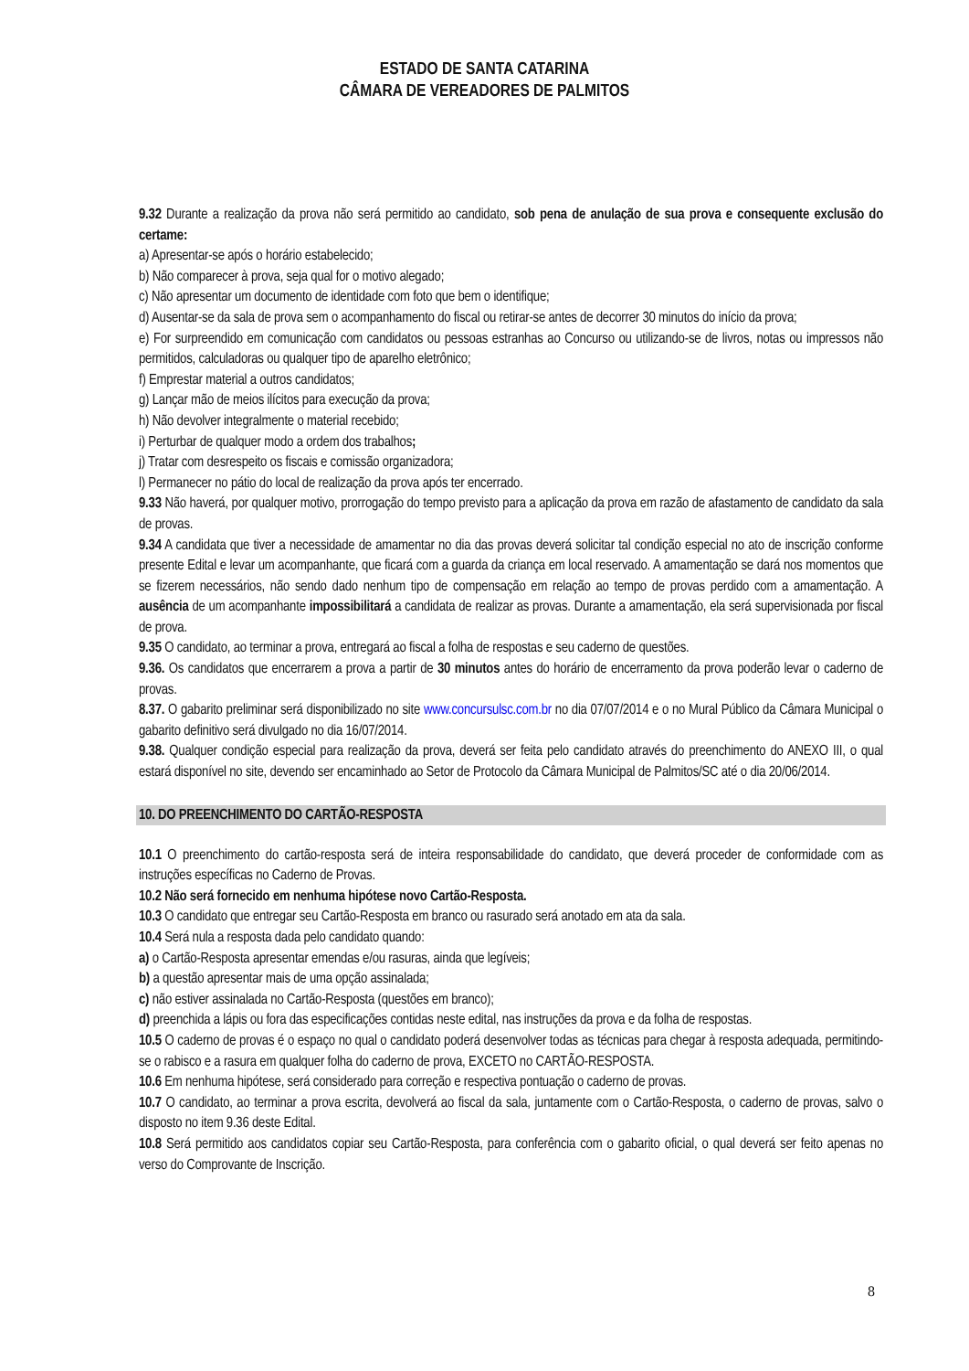ESTADO DE SANTA CATARINA
CÂMARA DE VEREADORES DE PALMITOS
9.32 Durante a realização da prova não será permitido ao candidato, sob pena de anulação de sua prova e consequente exclusão do certame:
a) Apresentar-se após o horário estabelecido;
b) Não comparecer à prova, seja qual for o motivo alegado;
c) Não apresentar um documento de identidade com foto que bem o identifique;
d) Ausentar-se da sala de prova sem o acompanhamento do fiscal ou retirar-se antes de decorrer 30 minutos do início da prova;
e) For surpreendido em comunicação com candidatos ou pessoas estranhas ao Concurso ou utilizando-se de livros, notas ou impressos não permitidos, calculadoras ou qualquer tipo de aparelho eletrônico;
f) Emprestar material a outros candidatos;
g) Lançar mão de meios ilícitos para execução da prova;
h) Não devolver integralmente o material recebido;
i) Perturbar de qualquer modo a ordem dos trabalhos;
j) Tratar com desrespeito os fiscais e comissão organizadora;
l) Permanecer no pátio do local de realização da prova após ter encerrado.
9.33 Não haverá, por qualquer motivo, prorrogação do tempo previsto para a aplicação da prova em razão de afastamento de candidato da sala de provas.
9.34 A candidata que tiver a necessidade de amamentar no dia das provas deverá solicitar tal condição especial no ato de inscrição conforme presente Edital e levar um acompanhante, que ficará com a guarda da criança em local reservado. A amamentação se dará nos momentos que se fizerem necessários, não sendo dado nenhum tipo de compensação em relação ao tempo de provas perdido com a amamentação. A ausência de um acompanhante impossibilitará a candidata de realizar as provas. Durante a amamentação, ela será supervisionada por fiscal de prova.
9.35 O candidato, ao terminar a prova, entregará ao fiscal a folha de respostas e seu caderno de questões.
9.36. Os candidatos que encerrarem a prova a partir de 30 minutos antes do horário de encerramento da prova poderão levar o caderno de provas.
8.37. O gabarito preliminar será disponibilizado no site www.concursulsc.com.br no dia 07/07/2014 e o no Mural Público da Câmara Municipal o gabarito definitivo será divulgado no dia 16/07/2014.
9.38. Qualquer condição especial para realização da prova, deverá ser feita pelo candidato através do preenchimento do ANEXO III, o qual estará disponível no site, devendo ser encaminhado ao Setor de Protocolo da Câmara Municipal de Palmitos/SC até o dia 20/06/2014.
10. DO PREENCHIMENTO DO CARTÃO-RESPOSTA
10.1 O preenchimento do cartão-resposta será de inteira responsabilidade do candidato, que deverá proceder de conformidade com as instruções específicas no Caderno de Provas.
10.2 Não será fornecido em nenhuma hipótese novo Cartão-Resposta.
10.3 O candidato que entregar seu Cartão-Resposta em branco ou rasurado será anotado em ata da sala.
10.4 Será nula a resposta dada pelo candidato quando:
a) o Cartão-Resposta apresentar emendas e/ou rasuras, ainda que legíveis;
b) a questão apresentar mais de uma opção assinalada;
c) não estiver assinalada no Cartão-Resposta (questões em branco);
d) preenchida a lápis ou fora das especificações contidas neste edital, nas instruções da prova e da folha de respostas.
10.5 O caderno de provas é o espaço no qual o candidato poderá desenvolver todas as técnicas para chegar à resposta adequada, permitindo-se o rabisco e a rasura em qualquer folha do caderno de prova, EXCETO no CARTÃO-RESPOSTA.
10.6 Em nenhuma hipótese, será considerado para correção e respectiva pontuação o caderno de provas.
10.7 O candidato, ao terminar a prova escrita, devolverá ao fiscal da sala, juntamente com o Cartão-Resposta, o caderno de provas, salvo o disposto no item 9.36 deste Edital.
10.8 Será permitido aos candidatos copiar seu Cartão-Resposta, para conferência com o gabarito oficial, o qual deverá ser feito apenas no verso do Comprovante de Inscrição.
8